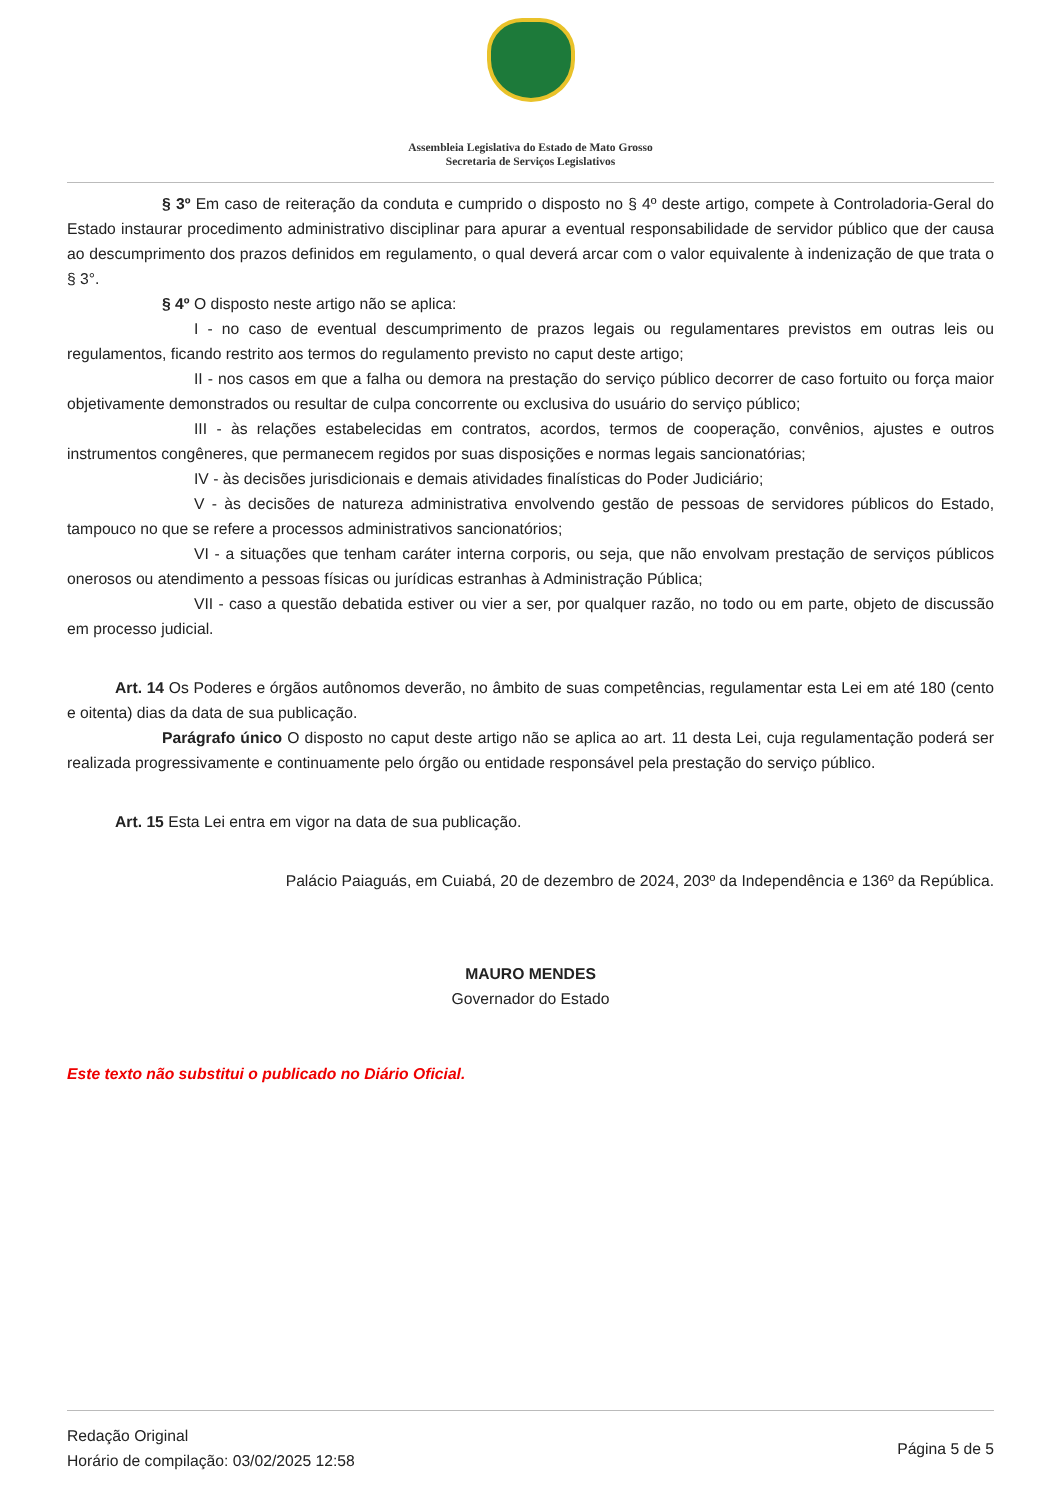Assembleia Legislativa do Estado de Mato Grosso
Secretaria de Serviços Legislativos
§ 3º Em caso de reiteração da conduta e cumprido o disposto no § 4º deste artigo, compete à Controladoria-Geral do Estado instaurar procedimento administrativo disciplinar para apurar a eventual responsabilidade de servidor público que der causa ao descumprimento dos prazos definidos em regulamento, o qual deverá arcar com o valor equivalente à indenização de que trata o § 3°.
§ 4º O disposto neste artigo não se aplica:
I - no caso de eventual descumprimento de prazos legais ou regulamentares previstos em outras leis ou regulamentos, ficando restrito aos termos do regulamento previsto no caput deste artigo;
II - nos casos em que a falha ou demora na prestação do serviço público decorrer de caso fortuito ou força maior objetivamente demonstrados ou resultar de culpa concorrente ou exclusiva do usuário do serviço público;
III - às relações estabelecidas em contratos, acordos, termos de cooperação, convênios, ajustes e outros instrumentos congêneres, que permanecem regidos por suas disposições e normas legais sancionatórias;
IV - às decisões jurisdicionais e demais atividades finalísticas do Poder Judiciário;
V - às decisões de natureza administrativa envolvendo gestão de pessoas de servidores públicos do Estado, tampouco no que se refere a processos administrativos sancionatórios;
VI - a situações que tenham caráter interna corporis, ou seja, que não envolvam prestação de serviços públicos onerosos ou atendimento a pessoas físicas ou jurídicas estranhas à Administração Pública;
VII - caso a questão debatida estiver ou vier a ser, por qualquer razão, no todo ou em parte, objeto de discussão em processo judicial.
Art. 14 Os Poderes e órgãos autônomos deverão, no âmbito de suas competências, regulamentar esta Lei em até 180 (cento e oitenta) dias da data de sua publicação.
Parágrafo único O disposto no caput deste artigo não se aplica ao art. 11 desta Lei, cuja regulamentação poderá ser realizada progressivamente e continuamente pelo órgão ou entidade responsável pela prestação do serviço público.
Art. 15 Esta Lei entra em vigor na data de sua publicação.
Palácio Paiaguás, em Cuiabá, 20 de dezembro de 2024, 203º da Independência e 136º da República.
MAURO MENDES
Governador do Estado
Este texto não substitui o publicado no Diário Oficial.
Redação Original
Horário de compilação: 03/02/2025 12:58
Página 5 de 5